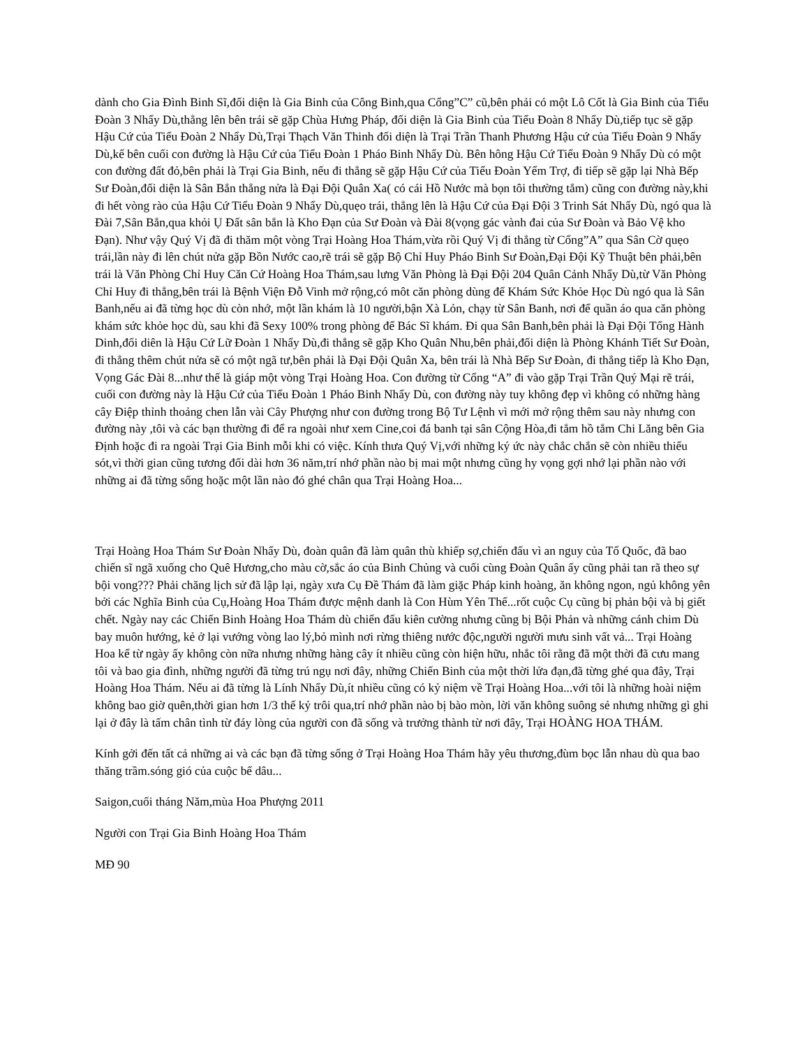dành cho Gia Đình Binh Sĩ,đối diện là Gia Binh của Công Binh,qua Cổng”C” cũ,bên phải có một Lô Cốt là Gia Binh của Tiểu Đoàn 3 Nhẩy Dù,thẳng lên bên trái sẽ gặp Chùa Hưng Pháp, đối diện là Gia Binh của Tiểu Đoàn 8 Nhẩy Dù,tiếp tục sẽ gặp Hậu Cứ của Tiểu Đoàn 2 Nhẩy Dù,Trại Thạch Văn Thinh đối diện là Trại Trần Thanh Phương Hậu cứ của Tiểu Đoàn 9 Nhẩy Dù,kế bên cuối con đường là Hậu Cứ của Tiểu Đoàn 1 Pháo Binh Nhẩy Dù. Bên hông Hậu Cứ Tiểu Đoàn 9 Nhẩy Dù có một con đường đất đỏ,bên phải là Trại Gia Binh, nếu đi thẳng sẽ gặp Hậu Cứ của Tiểu Đoàn Yểm Trợ, đi tiếp sẽ gặp lại Nhà Bếp Sư Đoàn,đối diện là Sân Bắn thẳng nửa là Đại Đội Quân Xa( có cái Hồ Nước mà bọn tôi thường tắm) cũng con đường này,khi đi hết vòng rào của Hậu Cứ Tiểu Đoàn 9 Nhẩy Dù,quẹo trái, thẳng lên là Hậu Cứ của Đại Đội 3 Trinh Sát Nhẩy Dù, ngó qua là Đài 7,Sân Bắn,qua khỏi Ụ Đất sân bắn là Kho Đạn của Sư Đoàn và Đài 8(vọng gác vành đai của Sư Đoàn và Bảo Vệ kho Đạn). Như vậy Quý Vị đã đi thăm một vòng Trại Hoàng Hoa Thám,vừa rồi Quý Vị đi thẳng từ Cổng”A” qua Sân Cờ quẹo trái,lần này đi lên chút nửa gặp Bồn Nước cao,rẽ trái sẽ gặp Bộ Chỉ Huy Pháo Binh Sư Đoàn,Đại Đội Kỹ Thuật bên phải,bên trái là Văn Phòng Chỉ Huy Căn Cứ Hoàng Hoa Thám,sau lưng Văn Phòng là Đại Đội 204 Quân Cảnh Nhẩy Dù,từ Văn Phòng Chỉ Huy đi thẳng,bên trái là Bệnh Viện Đỗ Vinh mở rộng,có môt căn phòng dùng để Khám Sức Khỏe Học Dù ngó qua là Sân Banh,nếu ai đã từng học dù còn nhớ, một lần khám là 10 người,bận Xà Lỏn, chạy từ Sân Banh, nơi để quần áo qua căn phòng khám sức khỏe học dù, sau khi đã Sexy 100% trong phòng để Bác Sĩ khám. Đi qua Sân Banh,bên phải là Đại Đội Tổng Hành Dinh,đối diên là Hậu Cứ Lữ Đoàn 1 Nhẩy Dù,đi thẳng sẽ gặp Kho Quân Nhu,bên phải,đối diện là Phòng Khánh Tiết Sư Đoàn, đi thẳng thêm chút nửa sẽ có một ngã tư,bên phải là Đại Đội Quân Xa, bên trái là Nhà Bếp Sư Đoàn, đi thẳng tiếp là Kho Đạn, Vọng Gác Đài 8...như thế là giáp một vòng Trại Hoàng Hoa. Con đường từ Cổng “A” đi vào gặp Trại Trần Quý Mại rẽ trái, cuối con đường này là Hậu Cứ của Tiểu Đoàn 1 Pháo Binh Nhẩy Dù, con đường này tuy không đẹp vì không có những hàng cây Điệp thỉnh thoảng chen lẫn vài Cây Phượng như con đường trong Bộ Tư Lệnh vì mới mở rộng thêm sau này nhưng con đường này ,tôi và các bạn thường đi để ra ngoài như xem Cine,coi đá banh tại sân Cộng Hòa,đi tắm hồ tắm Chi Lăng bên Gia Định hoặc đi ra ngoài Trại Gia Binh mỗi khi có việc. Kính thưa Quý Vị,với những ký ức này chắc chắn sẽ còn nhiều thiếu sót,vì thời gian cũng tương đối dài hơn 36 năm,trí nhớ phần nào bị mai một nhưng cũng hy vọng gợi nhớ lại phần nào với những ai đã từng sống hoặc một lần nào đó ghé chân qua Trại Hoàng Hoa...
Trại Hoàng Hoa Thám Sư Đoàn Nhẩy Dù, đoàn quân đã làm quân thù khiếp sợ,chiến đấu vì an nguy của Tổ Quốc, đã bao chiến sĩ ngã xuống cho Quê Hương,cho màu cờ,sắc áo của Binh Chủng và cuối cùng Đoàn Quân ấy cũng phải tan rã theo sự bội vong??? Phải chăng lịch sử đã lập lại, ngày xưa Cụ Đề Thám đã làm giặc Pháp kinh hoàng, ăn không ngon, ngủ không yên bởi các Nghĩa Binh của Cụ,Hoàng Hoa Thám được mệnh danh là Con Hùm Yên Thế...rốt cuộc Cụ cũng bị phản bội và bị giết chết. Ngày nay các Chiến Binh Hoàng Hoa Thám dù chiến đấu kiên cường nhưng cũng bị Bội Phản và những cánh chim Dù bay muôn hướng, kẻ ở lại vướng vòng lao lý,bỏ mình nơi rừng thiêng nước độc,người người mưu sinh vất vả... Trại Hoàng Hoa kể từ ngày ấy không còn nữa nhưng những hàng cây ít nhiều cũng còn hiện hữu, nhắc tôi rằng đã một thời đã cưu mang tôi và bao gia đình, những người đã từng trú ngụ nơi đây, những Chiến Binh của một thời lửa đạn,đã từng ghé qua đây, Trại Hoàng Hoa Thám. Nếu ai đã từng là Lính Nhẩy Dù,ít nhiều cũng có kỷ niệm về Trại Hoàng Hoa...với tôi là những hoài niệm không bao giờ quên,thời gian hơn 1/3 thế kỷ trôi qua,trí nhớ phần nào bị bào mòn, lời văn không suông sẻ nhưng những gì ghi lại ở đây là tấm chân tình từ đáy lòng của người con đã sống và trưởng thành từ nơi đây, Trại HOÀNG HOA THÁM.
Kính gởi đến tất cả những ai và các bạn đã từng sống ở Trại Hoàng Hoa Thám hãy yêu thương,đùm bọc lẫn nhau dù qua bao thăng trầm.sóng gió của cuộc bể dâu...
Saigon,cuối tháng Năm,mùa Hoa Phượng 2011
Người con Trại Gia Binh Hoàng Hoa Thám
MĐ 90